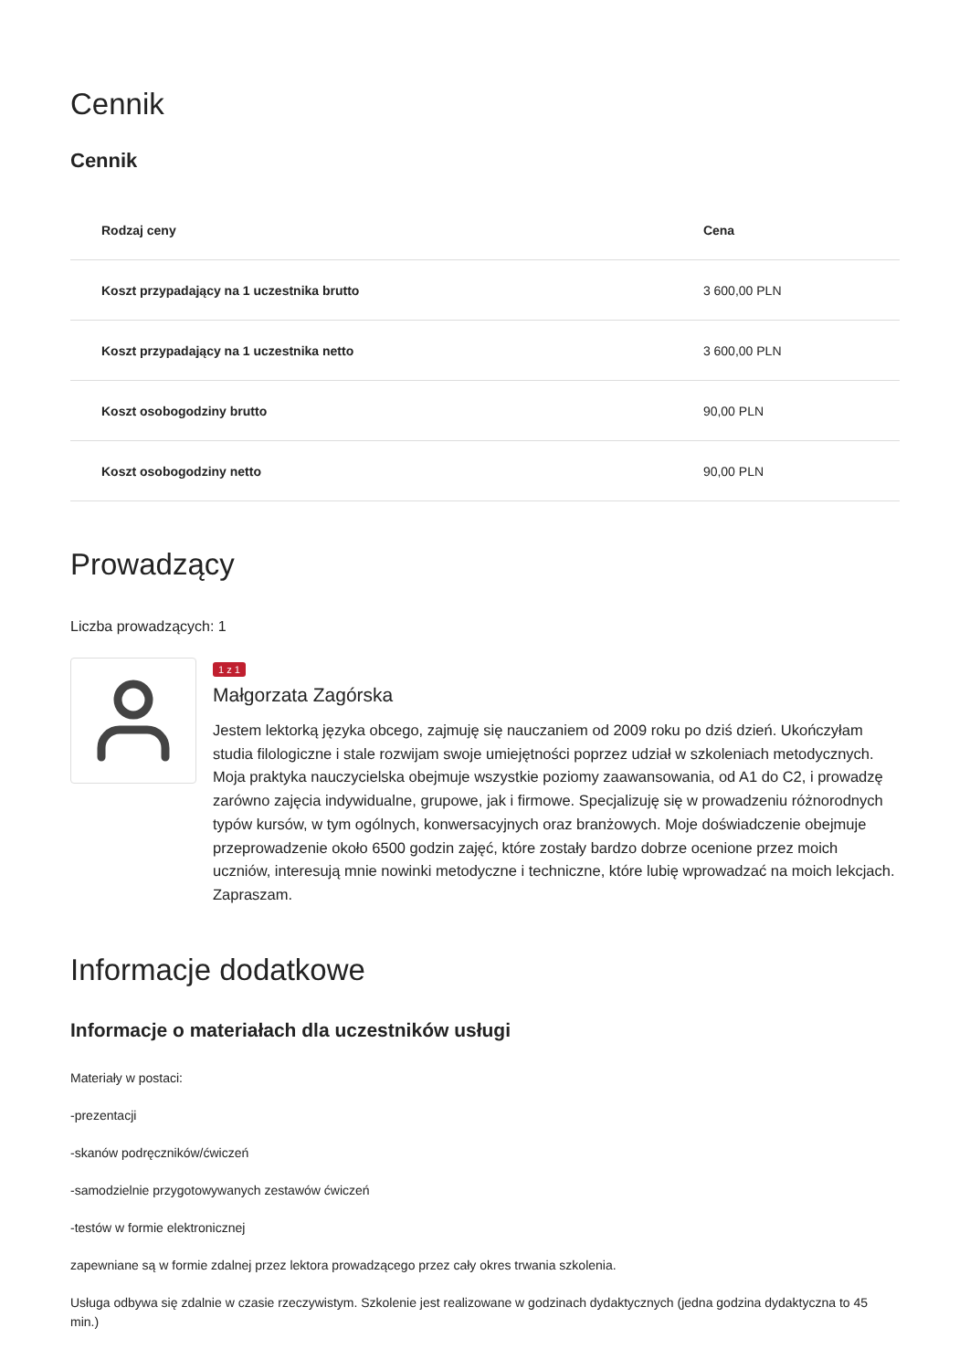Cennik
Cennik
| Rodzaj ceny | Cena |
| --- | --- |
| Koszt przypadający na 1 uczestnika brutto | 3 600,00 PLN |
| Koszt przypadający na 1 uczestnika netto | 3 600,00 PLN |
| Koszt osobogodziny brutto | 90,00 PLN |
| Koszt osobogodziny netto | 90,00 PLN |
Prowadzący
Liczba prowadzących: 1
1 z 1
Małgorzata Zagórska
Jestem lektorką języka obcego, zajmuję się nauczaniem od 2009 roku po dziś dzień. Ukończyłam studia filologiczne i stale rozwijam swoje umiejętności poprzez udział w szkoleniach metodycznych. Moja praktyka nauczycielska obejmuje wszystkie poziomy zaawansowania, od A1 do C2, i prowadzę zarówno zajęcia indywidualne, grupowe, jak i firmowe. Specjalizuję się w prowadzeniu różnorodnych typów kursów, w tym ogólnych, konwersacyjnych oraz branżowych. Moje doświadczenie obejmuje przeprowadzenie około 6500 godzin zajęć, które zostały bardzo dobrze ocenione przez moich uczniów, interesują mnie nowinki metodyczne i techniczne, które lubię wprowadzać na moich lekcjach. Zapraszam.
Informacje dodatkowe
Informacje o materiałach dla uczestników usługi
Materiały w postaci:
-prezentacji
-skanów podręczników/ćwiczeń
-samodzielnie przygotowywanych zestawów ćwiczeń
-testów w formie elektronicznej
zapewniane są w formie zdalnej przez lektora prowadzącego przez cały okres trwania szkolenia.
Usługa odbywa się zdalnie w czasie rzeczywistym. Szkolenie jest realizowane w godzinach dydaktycznych (jedna godzina dydaktyczna to 45 min.)